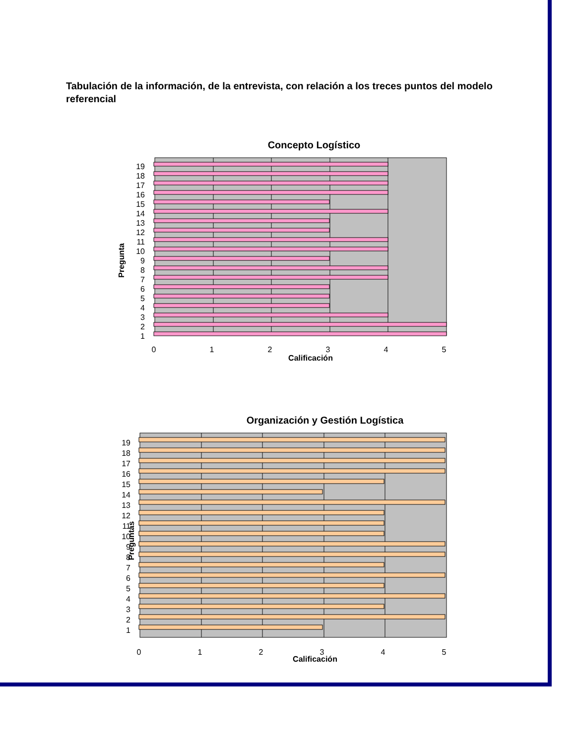Tabulación de la información, de la entrevista, con relación a los treces puntos del modelo referencial
Concepto Logístico
19
18
17
16
15
14
13
12
11
10
9
8
7
6
5
4
3
2
1
0
1
2
3
4
5
Calificación
Pregunta
Organización y Gestión Logística
19
18
17
16
15
14
13
12
11
10
9
8
7
6
5
4
3
2
1
0
1
2
3
4
5
Preguntas
Calificación